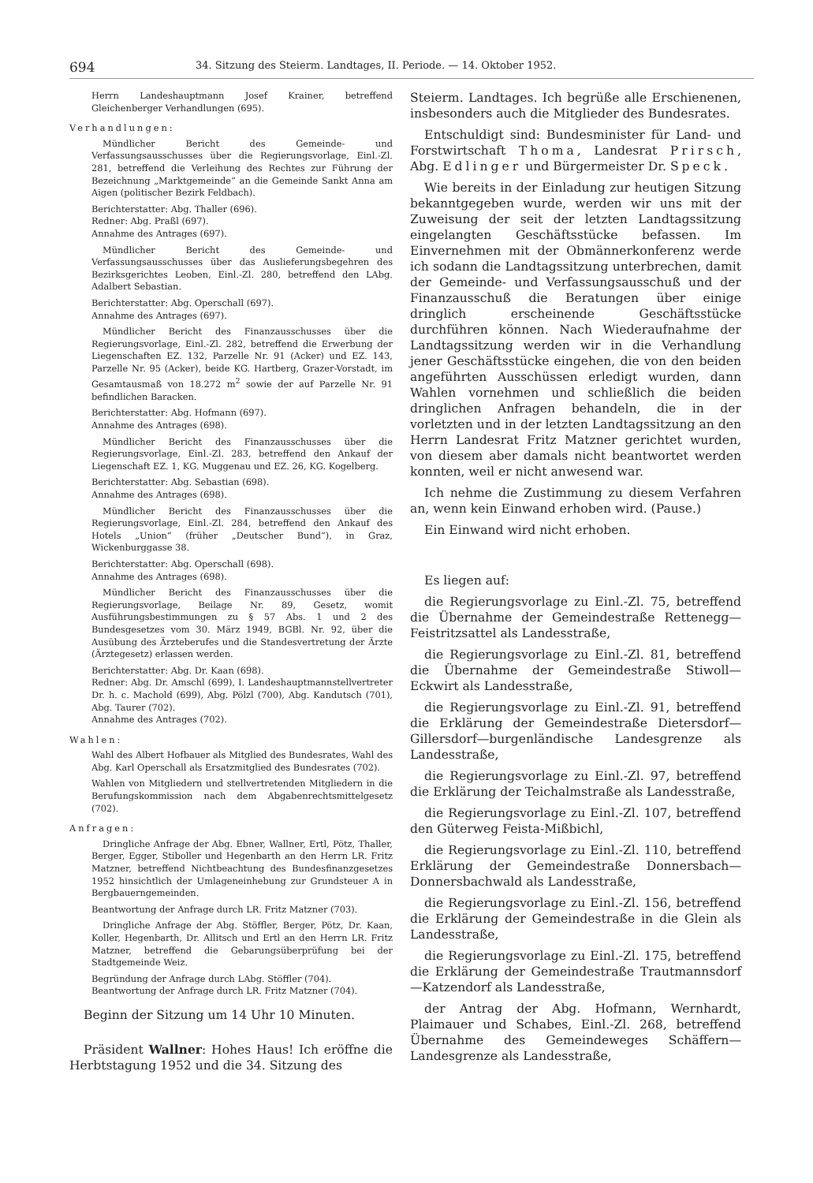694 34. Sitzung des Steierm. Landtages, II. Periode. — 14. Oktober 1952.
Herrn Landeshauptmann Josef Krainer, betreffend Gleichenberger Verhandlungen (695).
Verhandlungen:
Mündlicher Bericht des Gemeinde- und Verfassungsausschusses über die Regierungsvorlage, Einl.-Zl. 281, betreffend die Verleihung des Rechtes zur Führung der Bezeichnung „Marktgemeinde“ an die Gemeinde Sankt Anna am Aigen (politischer Bezirk Feldbach).
Berichterstatter: Abg. Thaller (696).
Redner: Abg. Praßl (697).
Annahme des Antrages (697).
Mündlicher Bericht des Gemeinde- und Verfassungsausschusses über das Auslieferungsbegehren des Bezirksgerichtes Leoben, Einl.-Zl. 280, betreffend den LAbg. Adalbert Sebastian.
Berichterstatter: Abg. Operschall (697).
Annahme des Antrages (697).
Mündlicher Bericht des Finanzausschusses über die Regierungsvorlage, Einl.-Zl. 282, betreffend die Erwerbung der Liegenschaften EZ. 132, Parzelle Nr. 91 (Acker) und EZ. 143, Parzelle Nr. 95 (Acker), beide KG. Hartberg, Grazer-Vorstadt, im Gesamtausmaß von 18.272 m<sup>2</sup> sowie der auf Parzelle Nr. 91 befindlichen Baracken.
Berichterstatter: Abg. Hofmann (697).
Annahme des Antrages (698).
Mündlicher Bericht des Finanzausschusses über die Regierungsvorlage, Einl.-Zl. 283, betreffend den Ankauf der Liegenschaft EZ. 1, KG. Muggenau und EZ. 26, KG. Kogelberg.
Berichterstatter: Abg. Sebastian (698).
Annahme des Antrages (698).
Mündlicher Bericht des Finanzausschusses über die Regierungsvorlage, Einl.-Zl. 284, betreffend den Ankauf des Hotels „Union“ (früher „Deutscher Bund“), in Graz, Wickenburggasse 38.
Berichterstatter: Abg. Operschall (698).
Annahme des Antrages (698).
Mündlicher Bericht des Finanzausschusses über die Regierungsvorlage, Beilage Nr. 89, Gesetz, womit Ausführungsbestimmungen zu § 57 Abs. 1 und 2 des Bundesgesetzes vom 30. März 1949, BGBl. Nr. 92, über die Ausübung des Ärzteberufes und die Standesvertretung der Ärzte (Ärztegesetz) erlassen werden.
Berichterstatter: Abg. Dr. Kaan (698).
Redner: Abg. Dr. Amschl (699), I. Landeshauptmannstellvertreter Dr. h. c. Machold (699), Abg. Pölzl (700), Abg. Kandutsch (701), Abg. Taurer (702).
Annahme des Antrages (702).
Wahlen:
Wahl des Albert Hofbauer als Mitglied des Bundesrates, Wahl des Abg. Karl Operschall als Ersatzmitglied des Bundesrates (702).
Wahlen von Mitgliedern und stellvertretenden Mitgliedern in die Berufungskommission nach dem Abgabenrechtsmittelgesetz (702).
Anfragen:
Dringliche Anfrage der Abg. Ebner, Wallner, Ertl, Pötz, Thaller, Berger, Egger, Stiboller und Hegenbarth an den Herrn LR. Fritz Matzner, betreffend Nichtbeachtung des Bundesfinanzgesetzes 1952 hinsichtlich der Umlageneinhebung zur Grundsteuer A in Bergbauerngemeinden.
Beantwortung der Anfrage durch LR. Fritz Matzner (703).
Dringliche Anfrage der Abg. Stöffler, Berger, Pötz, Dr. Kaan, Koller, Hegenbarth, Dr. Allitsch und Ertl an den Herrn LR. Fritz Matzner, betreffend die Gebarungsüberprüfung bei der Stadtgemeinde Weiz.
Begründung der Anfrage durch LAbg. Stöffler (704).
Beantwortung der Anfrage durch LR. Fritz Matzner (704).
Beginn der Sitzung um 14 Uhr 10 Minuten.
Präsident Wallner: Hohes Haus! Ich eröffne die Herbtstagung 1952 und die 34. Sitzung des
Steierm. Landtages. Ich begrüße alle Erschienenen, insbesonders auch die Mitglieder des Bundesrates.
Entschuldigt sind: Bundesminister für Land- und Forstwirtschaft Thoma, Landesrat Prirsch, Abg. Edlinger und Bürgermeister Dr. Speck.
Wie bereits in der Einladung zur heutigen Sitzung bekanntgegeben wurde, werden wir uns mit der Zuweisung der seit der letzten Landtagssitzung eingelangten Geschäftsstücke befassen. Im Einvernehmen mit der Obmännerkonferenz werde ich sodann die Landtagssitzung unterbrechen, damit der Gemeinde- und Verfassungsausschuß und der Finanzausschuß die Beratungen über einige dringlich erscheinende Geschäftsstücke durchführen können. Nach Wiederaufnahme der Landtagssitzung werden wir in die Verhandlung jener Geschäftsstücke eingehen, die von den beiden angeführten Ausschüssen erledigt wurden, dann Wahlen vornehmen und schließlich die beiden dringlichen Anfragen behandeln, die in der vorletzten und in der letzten Landtagssitzung an den Herrn Landesrat Fritz Matzner gerichtet wurden, von diesem aber damals nicht beantwortet werden konnten, weil er nicht anwesend war.
Ich nehme die Zustimmung zu diesem Verfahren an, wenn kein Einwand erhoben wird. (Pause.)
Ein Einwand wird nicht erhoben.
Es liegen auf:
die Regierungsvorlage zu Einl.-Zl. 75, betreffend die Übernahme der Gemeindestraße Rettenegg—Feistritzsattel als Landesstraße,
die Regierungsvorlage zu Einl.-Zl. 81, betreffend die Übernahme der Gemeindestraße Stiwoll—Eckwirt als Landesstraße,
die Regierungsvorlage zu Einl.-Zl. 91, betreffend die Erklärung der Gemeindestraße Dietersdorf—Gillersdorf—burgenländische Landesgrenze als Landesstraße,
die Regierungsvorlage zu Einl.-Zl. 97, betreffend die Erklärung der Teichalmstraße als Landesstraße,
die Regierungsvorlage zu Einl.-Zl. 107, betreffend den Güterweg Feista-Mißbichl,
die Regierungsvorlage zu Einl.-Zl. 110, betreffend Erklärung der Gemeindestraße Donnersbach—Donnersbachwald als Landesstraße,
die Regierungsvorlage zu Einl.-Zl. 156, betreffend die Erklärung der Gemeindestraße in die Glein als Landesstraße,
die Regierungsvorlage zu Einl.-Zl. 175, betreffend die Erklärung der Gemeindestraße Trautmannsdorf—Katzendorf als Landesstraße,
der Antrag der Abg. Hofmann, Wernhardt, Plaimauer und Schabes, Einl.-Zl. 268, betreffend Übernahme des Gemeindeweges Schäffern—Landesgrenze als Landesstraße,